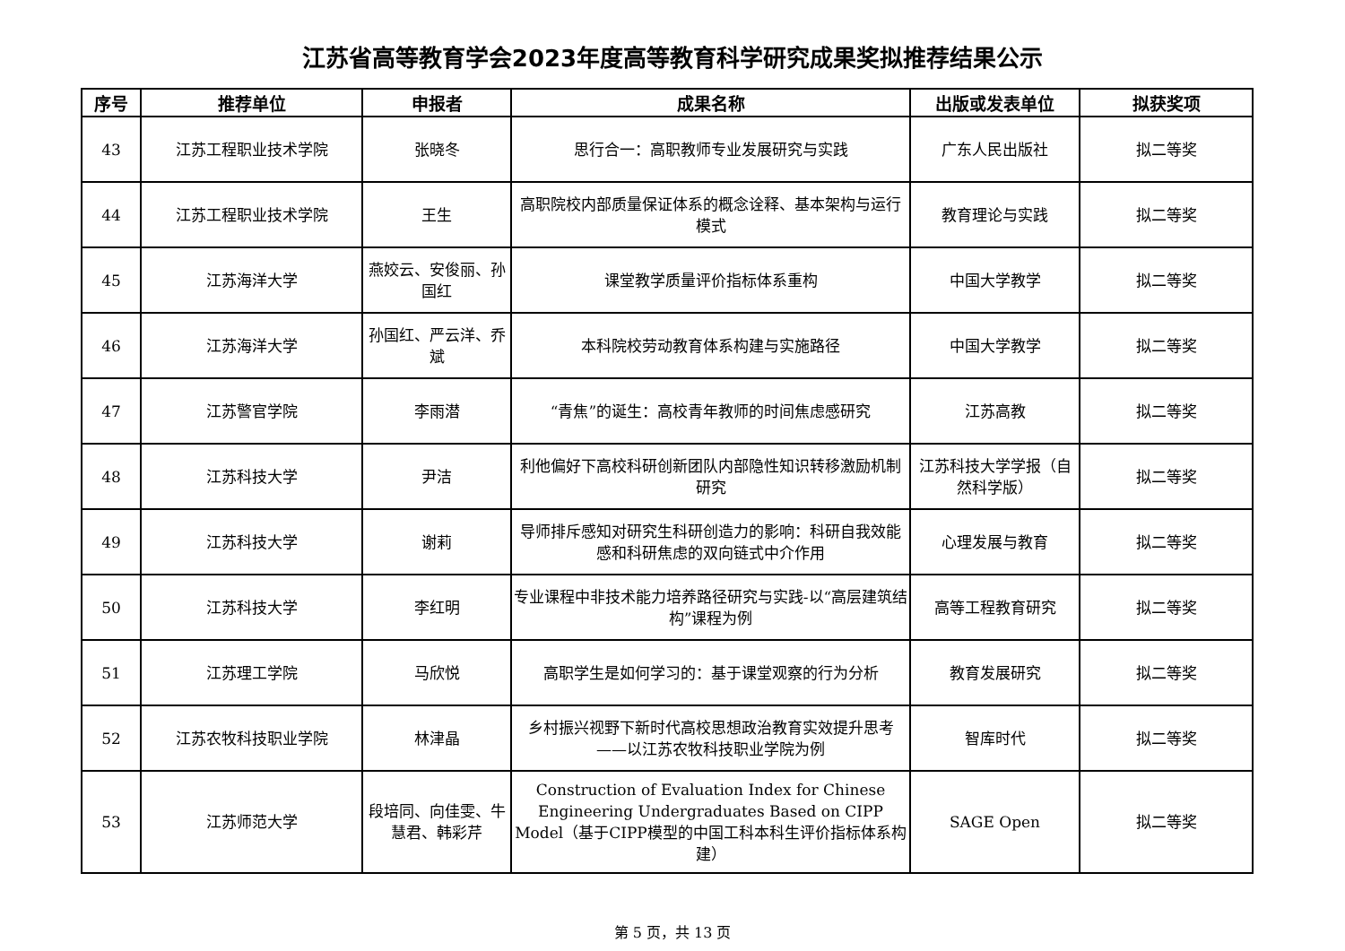江苏省高等教育学会2023年度高等教育科学研究成果奖拟推荐结果公示
| 序号 | 推荐单位 | 申报者 | 成果名称 | 出版或发表单位 | 拟获奖项 |
| --- | --- | --- | --- | --- | --- |
| 43 | 江苏工程职业技术学院 | 张晓冬 | 思行合一：高职教师专业发展研究与实践 | 广东人民出版社 | 拟二等奖 |
| 44 | 江苏工程职业技术学院 | 王生 | 高职院校内部质量保证体系的概念诠释、基本架构与运行模式 | 教育理论与实践 | 拟二等奖 |
| 45 | 江苏海洋大学 | 燕姣云、安俊丽、孙国红 | 课堂教学质量评价指标体系重构 | 中国大学教学 | 拟二等奖 |
| 46 | 江苏海洋大学 | 孙国红、严云洋、乔斌 | 本科院校劳动教育体系构建与实施路径 | 中国大学教学 | 拟二等奖 |
| 47 | 江苏警官学院 | 李雨潜 | “青焦”的诞生：高校青年教师的时间焦虑感研究 | 江苏高教 | 拟二等奖 |
| 48 | 江苏科技大学 | 尹洁 | 利他偏好下高校科研创新团队内部隐性知识转移激励机制研究 | 江苏科技大学学报（自然科学版） | 拟二等奖 |
| 49 | 江苏科技大学 | 谢莉 | 导师排斥感知对研究生科研创造力的影响：科研自我效能感和科研焦虑的双向链式中介作用 | 心理发展与教育 | 拟二等奖 |
| 50 | 江苏科技大学 | 李红明 | 专业课程中非技术能力培养路径研究与实践-以“高层建筑结构”课程为例 | 高等工程教育研究 | 拟二等奖 |
| 51 | 江苏理工学院 | 马欣悦 | 高职学生是如何学习的：基于课堂观察的行为分析 | 教育发展研究 | 拟二等奖 |
| 52 | 江苏农牧科技职业学院 | 林津晶 | 乡村振兴视野下新时代高校思想政治教育实效提升思考——以江苏农牧科技职业学院为例 | 智库时代 | 拟二等奖 |
| 53 | 江苏师范大学 | 段培同、向佳雯、牛慧君、韩彩芹 | Construction of Evaluation Index for Chinese Engineering Undergraduates Based on CIPP Model（基于CIPP模型的中国工科本科生评价指标体系构建） | SAGE Open | 拟二等奖 |
第 5 页，共 13 页